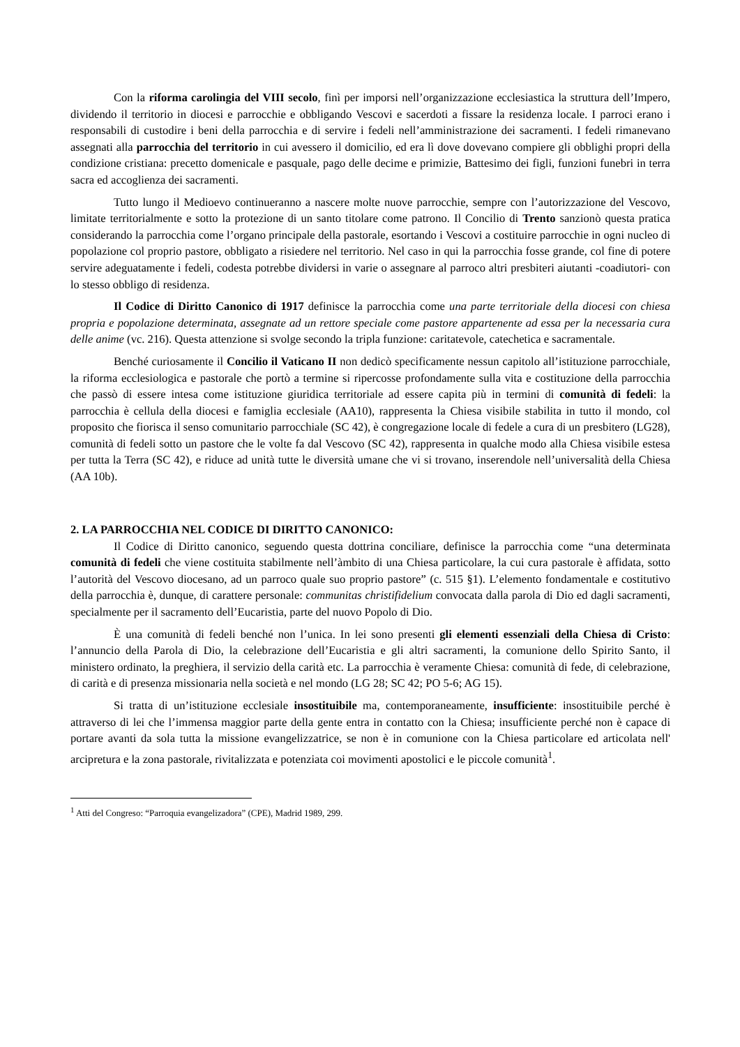Con la riforma carolingia del VIII secolo, finì per imporsi nell’organizzazione ecclesiastica la struttura dell’Impero, dividendo il territorio in diocesi e parrocchie e obbligando Vescovi e sacerdoti a fissare la residenza locale. I parroci erano i responsabili di custodire i beni della parrocchia e di servire i fedeli nell’amministrazione dei sacramenti. I fedeli rimanevano assegnati alla parrocchia del territorio in cui avessero il domicilio, ed era lì dove dovevano compiere gli obblighi propri della condizione cristiana: precetto domenicale e pasquale, pago delle decime e primizie, Battesimo dei figli, funzioni funebri in terra sacra ed accoglienza dei sacramenti.
Tutto lungo il Medioevo continueranno a nascere molte nuove parrocchie, sempre con l’autorizzazione del Vescovo, limitate territorialmente e sotto la protezione di un santo titolare come patrono. Il Concilio di Trento sanzionò questa pratica considerando la parrocchia come l’organo principale della pastorale, esortando i Vescovi a costituire parrocchie in ogni nucleo di popolazione col proprio pastore, obbligato a risiedere nel territorio. Nel caso in qui la parrocchia fosse grande, col fine di potere servire adeguatamente i fedeli, codesta potrebbe dividersi in varie o assegnare al parroco altri presbiteri aiutanti -coadiutori- con lo stesso obbligo di residenza.
Il Codice di Diritto Canonico di 1917 definisce la parrocchia come una parte territoriale della diocesi con chiesa propria e popolazione determinata, assegnate ad un rettore speciale come pastore appartenente ad essa per la necessaria cura delle anime (vc. 216). Questa attenzione si svolge secondo la tripla funzione: caritatevole, catechetica e sacramentale.
Benché curiosamente il Concilio il Vaticano II non dedicò specificamente nessun capitolo all’istituzione parrocchiale, la riforma ecclesiologica e pastorale che portò a termine si ripercosse profondamente sulla vita e costituzione della parrocchia che passò di essere intesa come istituzione giuridica territoriale ad essere capita più in termini di comunità di fedeli: la parrocchia è cellula della diocesi e famiglia ecclesiale (AA10), rappresenta la Chiesa visibile stabilita in tutto il mondo, col proposito che fiorisca il senso comunitario parrocchiale (SC 42), è congregazione locale di fedele a cura di un presbitero (LG28), comunità di fedeli sotto un pastore che le volte fa dal Vescovo (SC 42), rappresenta in qualche modo alla Chiesa visibile estesa per tutta la Terra (SC 42), e riduce ad unità tutte le diversità umane che vi si trovano, inserendole nell’universalità della Chiesa (AA 10b).
2. LA PARROCCHIA NEL CODICE DI DIRITTO CANONICO:
Il Codice di Diritto canonico, seguendo questa dottrina conciliare, definisce la parrocchia come “una determinata comunità di fedeli che viene costituita stabilmente nell’àmbito di una Chiesa particolare, la cui cura pastorale è affidata, sotto l’autorità del Vescovo diocesano, ad un parroco quale suo proprio pastore” (c. 515 §1). L’elemento fondamentale e costitutivo della parrocchia è, dunque, di carattere personale: communitas christifidelium convocata dalla parola di Dio ed dagli sacramenti, specialmente per il sacramento dell’Eucaristia, parte del nuovo Popolo di Dio.
È una comunità di fedeli benché non l’unica. In lei sono presenti gli elementi essenziali della Chiesa di Cristo: l’annuncio della Parola di Dio, la celebrazione dell’Eucaristia e gli altri sacramenti, la comunione dello Spirito Santo, il ministero ordinato, la preghiera, il servizio della carità etc. La parrocchia è veramente Chiesa: comunità di fede, di celebrazione, di carità e di presenza missionaria nella società e nel mondo (LG 28; SC 42; PO 5-6; AG 15).
Si tratta di un’istituzione ecclesiale insostituibile ma, contemporaneamente, insufficiente: insostituibile perché è attraverso di lei che l’immensa maggior parte della gente entra in contatto con la Chiesa; insufficiente perché non è capace di portare avanti da sola tutta la missione evangelizzatrice, se non è in comunione con la Chiesa particolare ed articolata nell' arcipretura e la zona pastorale, rivitalizzata e potenziata coi movimenti apostolici e le piccole comunità<sup>1</sup>.
<sup>1</sup> Atti del Congreso: “Parroquia evangelizadora” (CPE), Madrid 1989, 299.